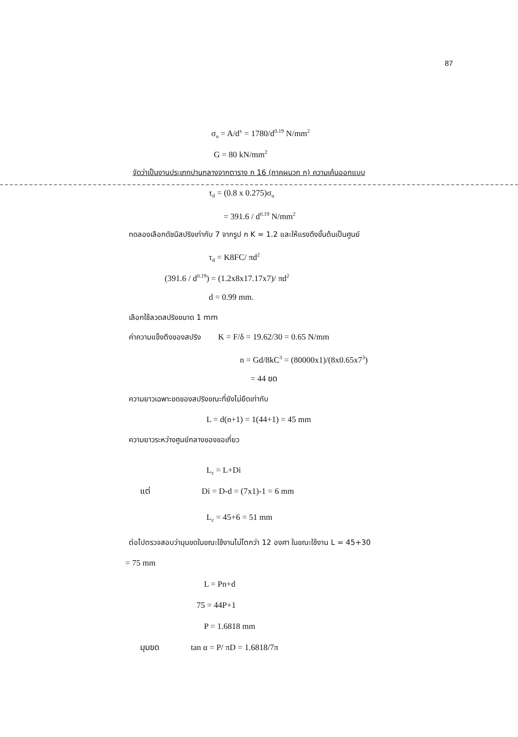87
σ<sub>u</sub> = A/d<sup>x</sup> = 1780/d<sup>0.19</sup> N/mm<sup>2</sup>
G = 80 kN/mm<sup>2</sup>
จัดว่าเป็นงานประเภทปานกลางจากตาราง ก 16 (ภาคผนวก ก) ความเค้นออกแบบ
τ<sub>d</sub> = (0.8 x 0.275)σ<sub>u</sub>
= 391.6 / d<sup>0.19</sup> N/mm<sup>2</sup>
ทดลองเลือกดัชนีสปริงเท่ากับ 7 จากรูป ก K = 1.2 และให้แรงดึงขั้นต้นเป็นศูนย์
τ<sub>d</sub> = K8FC/ πd<sup>2</sup>
(391.6 / d<sup>0.19</sup>) = (1.2x8x17.17x7)/ πd<sup>2</sup>
d = 0.99 mm.
เลือกใช้ลวดสปริงขนาด 1 mm
ค่าความแข็งตึงของสปริง K = F/δ = 19.62/30 = 0.65 N/mm
n = Gd/8kC<sup>3</sup> = (80000x1)/(8x0.65x7<sup>3</sup>)
= 44 ขด
ความยาวเฉพาะขดของสปริงขณะที่ยังไม่ยืดเท่ากับ
L = d(n+1) = 1(44+1) = 45 mm
ความยาวระหว่างศูนย์กลางของขอเกี่ยว
L<sub>c</sub> = L+Di
แต่ Di = D-d = (7x1)-1 = 6 mm
L<sub>c</sub> = 45+6 = 51 mm
ต่อไปตรวจสอบว่ามุมขดในขณะใช้งานไม่โตกว่า 12 องศา ในขณะใช้งาน L = 45+30
= 75 mm
L = Pn+d
75 = 44P+1
P = 1.6818 mm
มุมขด tan α = P/ πD = 1.6818/7π